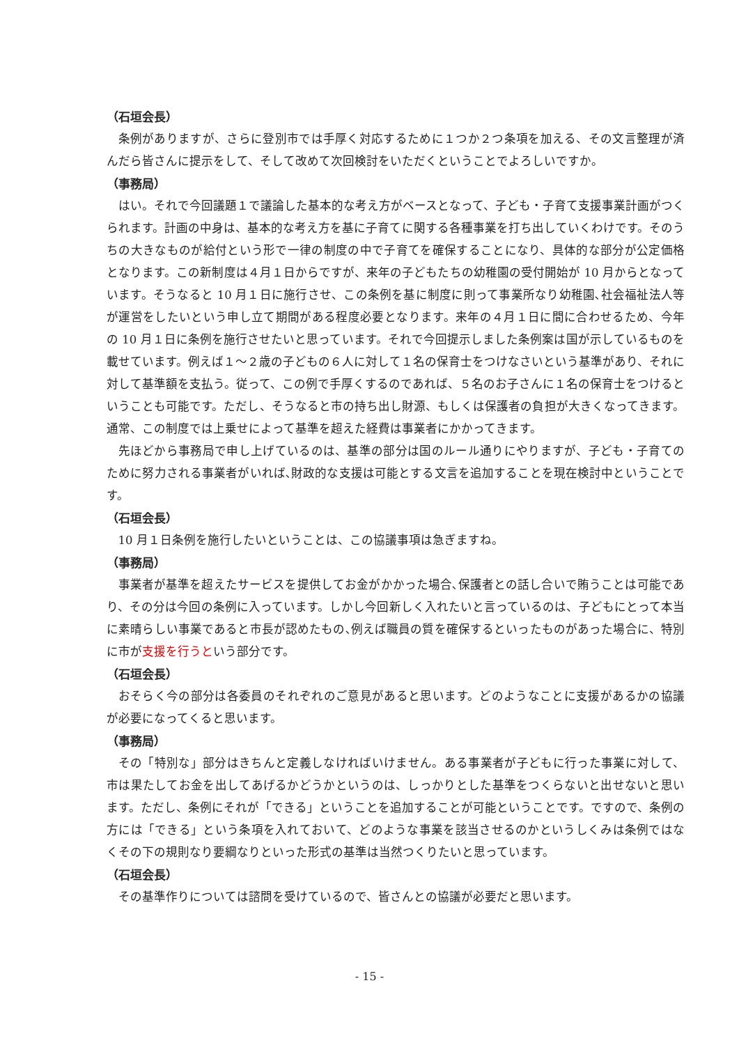（石垣会長）
条例がありますが、さらに登別市では手厚く対応するために１つか２つ条項を加える、その文言整理が済んだら皆さんに提示をして、そして改めて次回検討をいただくということでよろしいですか。
（事務局）
はい。それで今回議題１で議論した基本的な考え方がベースとなって、子ども・子育て支援事業計画がつくられます。計画の中身は、基本的な考え方を基に子育てに関する各種事業を打ち出していくわけです。そのうちの大きなものが給付という形で一律の制度の中で子育てを確保することになり、具体的な部分が公定価格となります。この新制度は４月１日からですが、来年の子どもたちの幼稚園の受付開始が 10 月からとなっています。そうなると 10 月１日に施行させ、この条例を基に制度に則って事業所なり幼稚園､社会福祉法人等が運営をしたいという申し立て期間がある程度必要となります。来年の４月１日に間に合わせるため、今年の 10 月１日に条例を施行させたいと思っています。それで今回提示しました条例案は国が示しているものを載せています。例えば１～２歳の子どもの６人に対して１名の保育士をつけなさいという基準があり、それに対して基準額を支払う。従って、この例で手厚くするのであれば、５名のお子さんに１名の保育士をつけるということも可能です。ただし、そうなると市の持ち出し財源、もしくは保護者の負担が大きくなってきます。通常、この制度では上乗せによって基準を超えた経費は事業者にかかってきます。
先ほどから事務局で申し上げているのは、基準の部分は国のルール通りにやりますが、子ども・子育てのために努力される事業者がいれば､財政的な支援は可能とする文言を追加することを現在検討中ということです。
（石垣会長）
10 月１日条例を施行したいということは、この協議事項は急ぎますね。
（事務局）
事業者が基準を超えたサービスを提供してお金がかかった場合､保護者との話し合いで賄うことは可能であり、その分は今回の条例に入っています。しかし今回新しく入れたいと言っているのは、子どもにとって本当に素晴らしい事業であると市長が認めたもの､例えば職員の質を確保するといったものがあった場合に、特別に市が支援を行うという部分です。
（石垣会長）
おそらく今の部分は各委員のそれぞれのご意見があると思います。どのようなことに支援があるかの協議が必要になってくると思います。
（事務局）
その「特別な」部分はきちんと定義しなければいけません。ある事業者が子どもに行った事業に対して、市は果たしてお金を出してあげるかどうかというのは、しっかりとした基準をつくらないと出せないと思います。ただし、条例にそれが「できる」ということを追加することが可能ということです。ですので、条例の方には「できる」という条項を入れておいて、どのような事業を該当させるのかというしくみは条例ではなくその下の規則なり要綱なりといった形式の基準は当然つくりたいと思っています。
（石垣会長）
その基準作りについては諮問を受けているので、皆さんとの協議が必要だと思います。
- 15 -